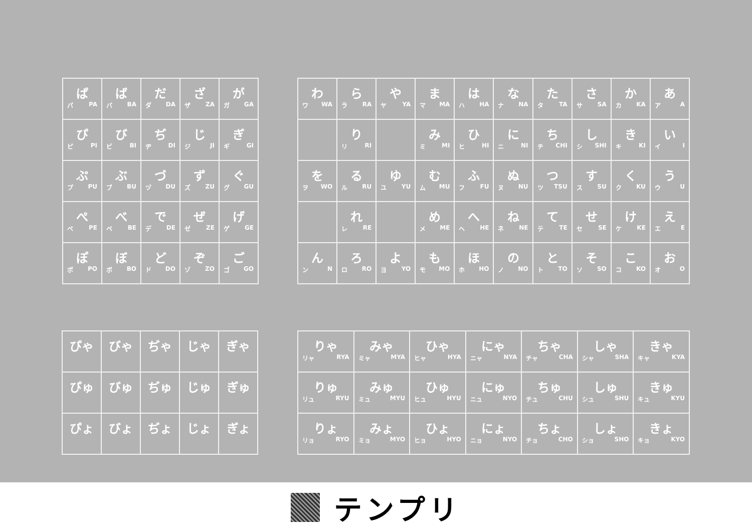| ぱ パ PA | ば バ BA | だ ダ DA | ざ ザ ZA | が ガ GA |
| ぴ ピ PI | び ビ BI | ぢ ヂ DI | じ ジ JI | ぎ ギ GI |
| ぷ プ PU | ぶ ブ BU | づ ヅ DU | ず ズ ZU | ぐ グ GU |
| ぺ ペ PE | べ ベ BE | で デ DE | ぜ ゼ ZE | げ ゲ GE |
| ぽ ポ PO | ぼ ボ BO | ど ド DO | ぞ ゾ ZO | ご ゴ GO |
| わ ワ WA | ら ラ RA | や ヤ YA | ま マ MA | は ハ HA | な ナ NA | た タ TA | さ サ SA | か カ KA | あ ア A |
| | り リ RI | | み ミ MI | ひ ヒ HI | に ニ NI | ち チ CHI | し シ SHI | き キ KI | い イ I |
| を ヲ WO | る ル RU | ゆ ユ YU | む ム MU | ふ フ FU | ぬ ヌ NU | つ ツ TSU | す ス SU | く ク KU | う ウ U |
| | れ レ RE | | め メ ME | へ ヘ HE | ね ネ NE | て テ TE | せ セ SE | け ケ KE | え エ E |
| ん ン N | ろ ロ RO | よ ヨ YO | も モ MO | ほ ホ HO | の ノ NO | と ト TO | そ ソ SO | こ コ KO | お オ O |
| ぴゃ | びゃ | ぢゃ | じゃ | ぎゃ |
| ぴゅ | びゅ | ぢゅ | じゅ | ぎゅ |
| ぴょ | びょ | ぢょ | じょ | ぎょ |
| りゃ リャ RYA | みゃ ミャ MYA | ひゃ ヒャ HYA | にゃ ニャ NYA | ちゃ チャ CHA | しゃ シャ SHA | きゃ キャ KYA |
| りゅ リュ RYU | みゅ ミュ MYU | ひゅ ヒュ HYU | にゅ ニュ NYO | ちゅ チュ CHU | しゅ シュ SHU | きゅ キュ KYU |
| りょ リョ RYO | みょ ミョ MYO | ひょ ヒョ HYO | にょ ニョ NYO | ちょ チョ CHO | しょ ショ SHO | きょ キョ KYO |
テンプリ